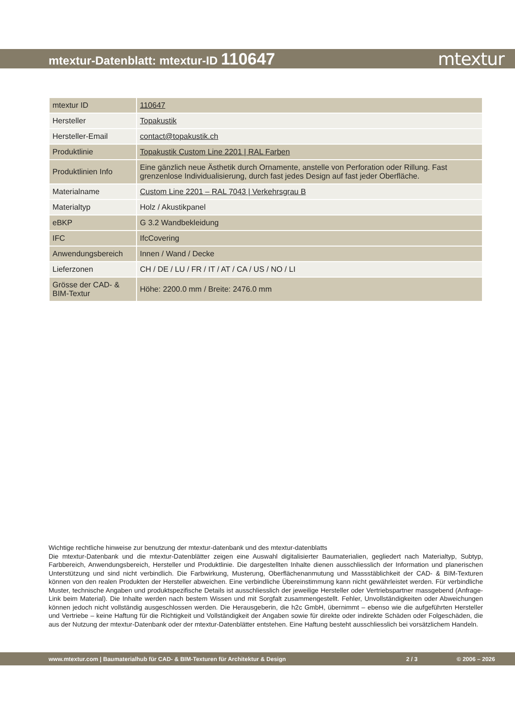mtextur-Datenblatt: mtextur-ID 110647
mtextur
| mtextur ID | 110647 |
| Hersteller | Topakustik |
| Hersteller-Email | contact@topakustik.ch |
| Produktlinie | Topakustik Custom Line 2201 / RAL Farben |
| Produktlinien Info | Eine gänzlich neue Ästhetik durch Ornamente, anstelle von Perforation oder Rillung. Fast grenzenlose Individualisierung, durch fast jedes Design auf fast jeder Oberfläche. |
| Materialname | Custom Line 2201 – RAL 7043 / Verkehrsgrau B |
| Materialtyp | Holz / Akustikpanel |
| eBKP | G 3.2 Wandbekleidung |
| IFC | IfcCovering |
| Anwendungsbereich | Innen / Wand / Decke |
| Lieferzonen | CH / DE / LU / FR / IT / AT / CA / US / NO / LI |
| Grösse der CAD- & BIM-Textur | Höhe: 2200.0 mm / Breite: 2476.0 mm |
Wichtige rechtliche hinweise zur benutzung der mtextur-datenbank und des mtextur-datenblatts
Die mtextur-Datenbank und die mtextur-Datenblätter zeigen eine Auswahl digitalisierter Baumaterialien, gegliedert nach Materialtyp, Subtyp, Farbbereich, Anwendungsbereich, Hersteller und Produktlinie. Die dargestellten Inhalte dienen ausschliesslich der Information und planerischen Unterstützung und sind nicht verbindlich. Die Farbwirkung, Musterung, Oberflächenanmutung und Massstäblichkeit der CAD- & BIM-Texturen können von den realen Produkten der Hersteller abweichen. Eine verbindliche Übereinstimmung kann nicht gewährleistet werden. Für verbindliche Muster, technische Angaben und produktspezifische Details ist ausschliesslich der jeweilige Hersteller oder Vertriebspartner massgebend (Anfrage-Link beim Material). Die Inhalte werden nach bestem Wissen und mit Sorgfalt zusammengestellt. Fehler, Unvollständigkeiten oder Abweichungen können jedoch nicht vollständig ausgeschlossen werden. Die Herausgeberin, die h2c GmbH, übernimmt – ebenso wie die aufgeführten Hersteller und Vertriebe – keine Haftung für die Richtigkeit und Vollständigkeit der Angaben sowie für direkte oder indirekte Schäden oder Folgeschäden, die aus der Nutzung der mtextur-Datenbank oder der mtextur-Datenblätter entstehen. Eine Haftung besteht ausschliesslich bei vorsätzlichem Handeln.
www.mtextur.com | Baumaterialhub für CAD- & BIM-Texturen für Architektur & Design 2 / 3 © 2006 – 2026